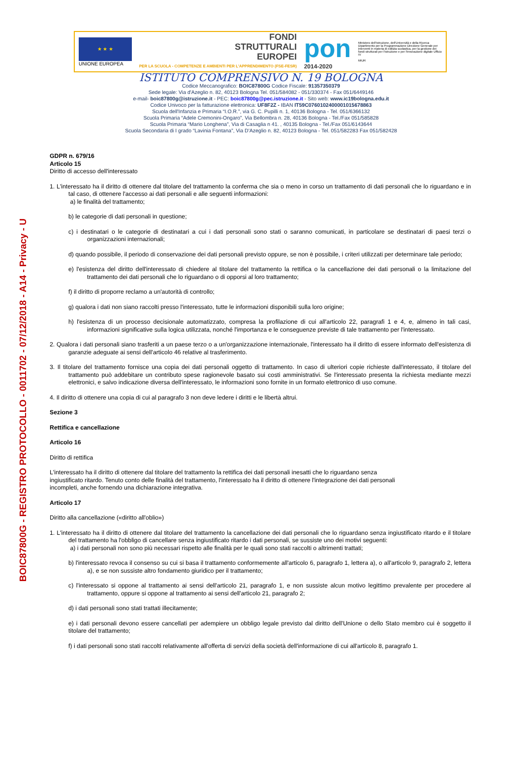BOIC87800G - REGISTRO PROTOCOLLO - 0011702 - 07/12/2018 - A14 - Privacy - U
★ ★ ★
UNIONE EUROPEA
FONDI
STRUTTURALI
EUROPEI
PER LA SCUOLA - COMPETENZE E AMBIENTI PER L'APPRENDIMENTO (FSE-FESR)
pon
2014-2020
Ministero dell'Istruzione, dell'Università e della Ricerca Dipartimento per la Programmazione Direzione Generale per interventi in materia di edilizia scolastica, per la gestione dei fondi strutturali per l'istruzione e per l'innovazione digitale Ufficio IV
MIUR
ISTITUTO COMPRENSIVO N. 19 BOLOGNA
Codice Meccanografico: BOIC87800G Codice Fiscale: 91357350379
Sede legale: Via d'Azeglio n. 82, 40123 Bologna Tel. 051/584082 - 051/330374 - Fax 051/6449146
e-mail- boic87800g@istruzione.it - PEC: boic87800g@pec.istruzione.it - Sito web: www.ic19bologna.edu.it
Codice Univoco per la fatturazione elettronica: UF8F2Z - IBAN IT59C0760102400001015678863
Scuola dell'Infanzia e Primaria “I.O.R.”, via G. C. Pupilli n. 1, 40136 Bologna - Tel. 051/6366132
Scuola Primaria “Adele Cremonini-Ongaro”, Via Bellombra n. 28, 40136 Bologna - Tel./Fax 051/585828
Scuola Primaria “Mario Longhena”, Via di Casaglia n 41. , 40135 Bologna - Tel./Fax 051/6143644
Scuola Secondaria di I grado “Lavinia Fontana”, Via D'Azeglio n. 82, 40123 Bologna - Tel. 051/582283 Fax 051/582428
GDPR n. 679/16
Articolo 15
Diritto di accesso dell'interessato
1. L'interessato ha il diritto di ottenere dal titolare del trattamento la conferma che sia o meno in corso un trattamento di dati personali che lo riguardano e in tal caso, di ottenere l'accesso ai dati personali e alle seguenti informazioni:
a) le finalità del trattamento;
b) le categorie di dati personali in questione;
c) i destinatari o le categorie di destinatari a cui i dati personali sono stati o saranno comunicati, in particolare se destinatari di paesi terzi o organizzazioni internazionali;
d) quando possibile, il periodo di conservazione dei dati personali previsto oppure, se non è possibile, i criteri utilizzati per determinare tale periodo;
e) l'esistenza del diritto dell'interessato di chiedere al titolare del trattamento la rettifica o la cancellazione dei dati personali o la limitazione del trattamento dei dati personali che lo riguardano o di opporsi al loro trattamento;
f) il diritto di proporre reclamo a un'autorità di controllo;
g) qualora i dati non siano raccolti presso l'interessato, tutte le informazioni disponibili sulla loro origine;
h) l'esistenza di un processo decisionale automatizzato, compresa la profilazione di cui all'articolo 22, paragrafi 1 e 4, e, almeno in tali casi, informazioni significative sulla logica utilizzata, nonché l'importanza e le conseguenze previste di tale trattamento per l'interessato.
2. Qualora i dati personali siano trasferiti a un paese terzo o a un'organizzazione internazionale, l'interessato ha il diritto di essere informato dell'esistenza di garanzie adeguate ai sensi dell'articolo 46 relative al trasferimento.
3. Il titolare del trattamento fornisce una copia dei dati personali oggetto di trattamento. In caso di ulteriori copie richieste dall'interessato, il titolare del trattamento può addebitare un contributo spese ragionevole basato sui costi amministrativi. Se l'interessato presenta la richiesta mediante mezzi elettronici, e salvo indicazione diversa dell'interessato, le informazioni sono fornite in un formato elettronico di uso comune.
4. Il diritto di ottenere una copia di cui al paragrafo 3 non deve ledere i diritti e le libertà altrui.
Sezione 3
Rettifica e cancellazione
Articolo 16
Diritto di rettifica
L'interessato ha il diritto di ottenere dal titolare del trattamento la rettifica dei dati personali inesatti che lo riguardano senza ingiustificato ritardo. Tenuto conto delle finalità del trattamento, l'interessato ha il diritto di ottenere l'integrazione dei dati personali incompleti, anche fornendo una dichiarazione integrativa.
Articolo 17
Diritto alla cancellazione («diritto all'oblio»)
1. L'interessato ha il diritto di ottenere dal titolare del trattamento la cancellazione dei dati personali che lo riguardano senza ingiustificato ritardo e il titolare del trattamento ha l'obbligo di cancellare senza ingiustificato ritardo i dati personali, se sussiste uno dei motivi seguenti:
a) i dati personali non sono più necessari rispetto alle finalità per le quali sono stati raccolti o altrimenti trattati;
b) l'interessato revoca il consenso su cui si basa il trattamento conformemente all'articolo 6, paragrafo 1, lettera a), o all'articolo 9, paragrafo 2, lettera a), e se non sussiste altro fondamento giuridico per il trattamento;
c) l'interessato si oppone al trattamento ai sensi dell'articolo 21, paragrafo 1, e non sussiste alcun motivo legittimo prevalente per procedere al trattamento, oppure si oppone al trattamento ai sensi dell'articolo 21, paragrafo 2;
d) i dati personali sono stati trattati illecitamente;
e) i dati personali devono essere cancellati per adempiere un obbligo legale previsto dal diritto dell'Unione o dello Stato membro cui è soggetto il titolare del trattamento;
f) i dati personali sono stati raccolti relativamente all'offerta di servizi della società dell'informazione di cui all'articolo 8, paragrafo 1.